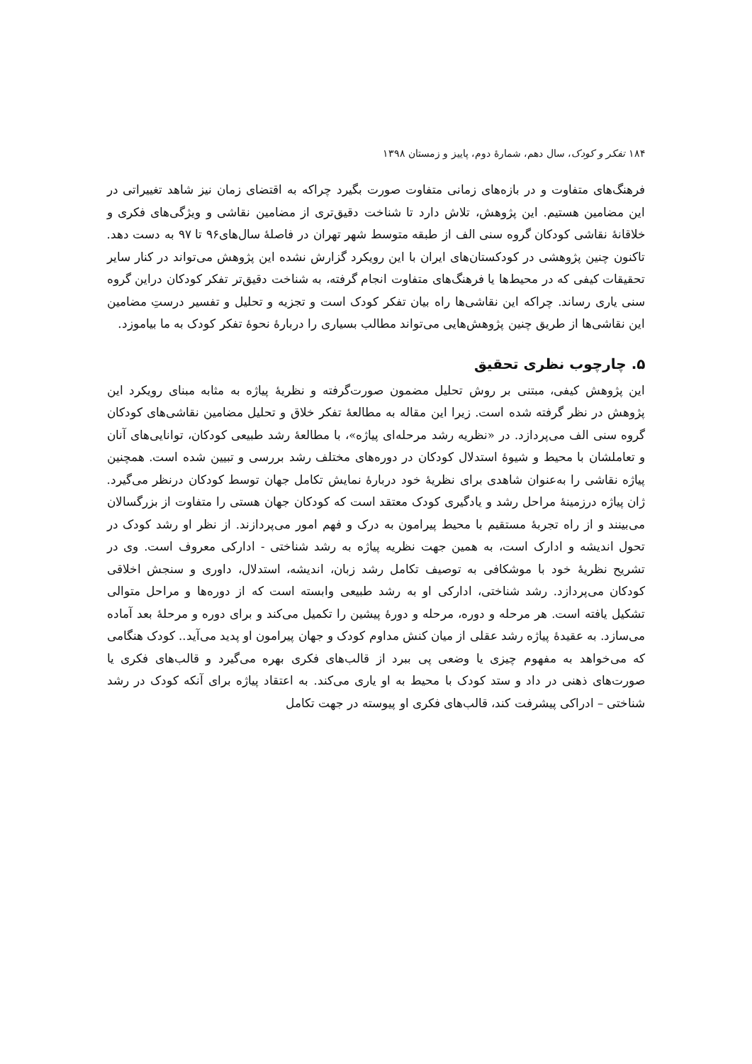۱۸۴ تفکر و کودک، سال دهم، شمارهٔ دوم، پاییز و زمستان ۱۳۹۸
فرهنگ‌های متفاوت و در بازه‌های زمانی متفاوت صورت بگیرد چراکه به اقتضای زمان نیز شاهد تغییراتی در این مضامین هستیم. این پژوهش، تلاش دارد تا شناخت دقیق‌تری از مضامین نقاشی و ویژگی‌های فکری و خلاقانهٔ نقاشی کودکان گروه سنی الف از طبقه متوسط شهر تهران در فاصلهٔ سال‌های۹۶ تا ۹۷ به دست دهد. تاکنون چنین پژوهشی در کودکستان‌های ایران با این رویکرد گزارش نشده این پژوهش می‌تواند در کنار سایر تحقیقات کیفی که در محیط‌ها یا فرهنگ‌های متفاوت انجام گرفته، به شناخت دقیق‌تر تفکر کودکان دراین گروه سنی یاری رساند. چراکه این نقاشی‌ها راه بیان تفکر کودک است و تجزیه و تحلیل و تفسیر درستِ مضامین این نقاشی‌ها از طریق چنین پژوهش‌هایی می‌تواند مطالب بسیاری را دربارهٔ نحوهٔ تفکر کودک به ما بیاموزد.
۵. چارچوب نظری تحقیق
این پژوهش کیفی، مبتنی بر روش تحلیل مضمون صورت‌گرفته و نظریهٔ پیاژه به مثابه مبنای رویکرد این پژوهش در نظر گرفته شده است. زیرا این مقاله به مطالعهٔ تفکر خلاق و تحلیل مضامین نقاشی‌های کودکان گروه سنی الف می‌پردازد. در «نظریه رشد مرحله‌ای پیاژه»، با مطالعهٔ رشد طبیعی کودکان، توانایی‌های آنان و تعاملشان با محیط و شیوهٔ استدلال کودکان در دوره‌های مختلف رشد بررسی و تبیین شده است. همچنین پیاژه نقاشی را به‌عنوان شاهدی برای نظریهٔ خود دربارهٔ نمایش تکامل جهان توسط کودکان درنظر می‌گیرد. ژان پیاژه درزمینهٔ مراحل رشد و یادگیری کودک معتقد است که کودکان جهان هستی را متفاوت از بزرگسالان می‌بینند و از راه تجربهٔ مستقیم با محیط پیرامون به درک و فهم امور می‌پردازند. از نظر او رشد کودک در تحول اندیشه و ادارک است، به همین جهت نظریه پیاژه به رشد شناختی - ادارکی معروف است. وی در تشریح نظریهٔ خود با موشکافی به توصیف تکامل رشد زبان، اندیشه، استدلال، داوری و سنجش اخلاقی کودکان می‌پردازد. رشد شناختی، ادارکی او به رشد طبیعی وابسته است که از دوره‌ها و مراحل متوالی تشکیل یافته است. هر مرحله و دوره، مرحله و دورهٔ پیشین را تکمیل می‌کند و برای دوره و مرحلهٔ بعد آماده می‌سازد. به عقیدهٔ پیاژه رشد عقلی از میان کنش مداوم کودک و جهان پیرامون او پدید می‌آید.. کودک هنگامی که می‌خواهد به مفهوم چیزی یا وضعی پی ببرد از قالب‌های فکری بهره می‌گیرد و قالب‌های فکری یا صورت‌های ذهنی در داد و ستد کودک با محیط به او یاری می‌کند. به اعتقاد پیاژه برای آنکه کودک در رشد شناختی – ادراکی پیشرفت کند، قالب‌های فکری او پیوسته در جهت تکامل